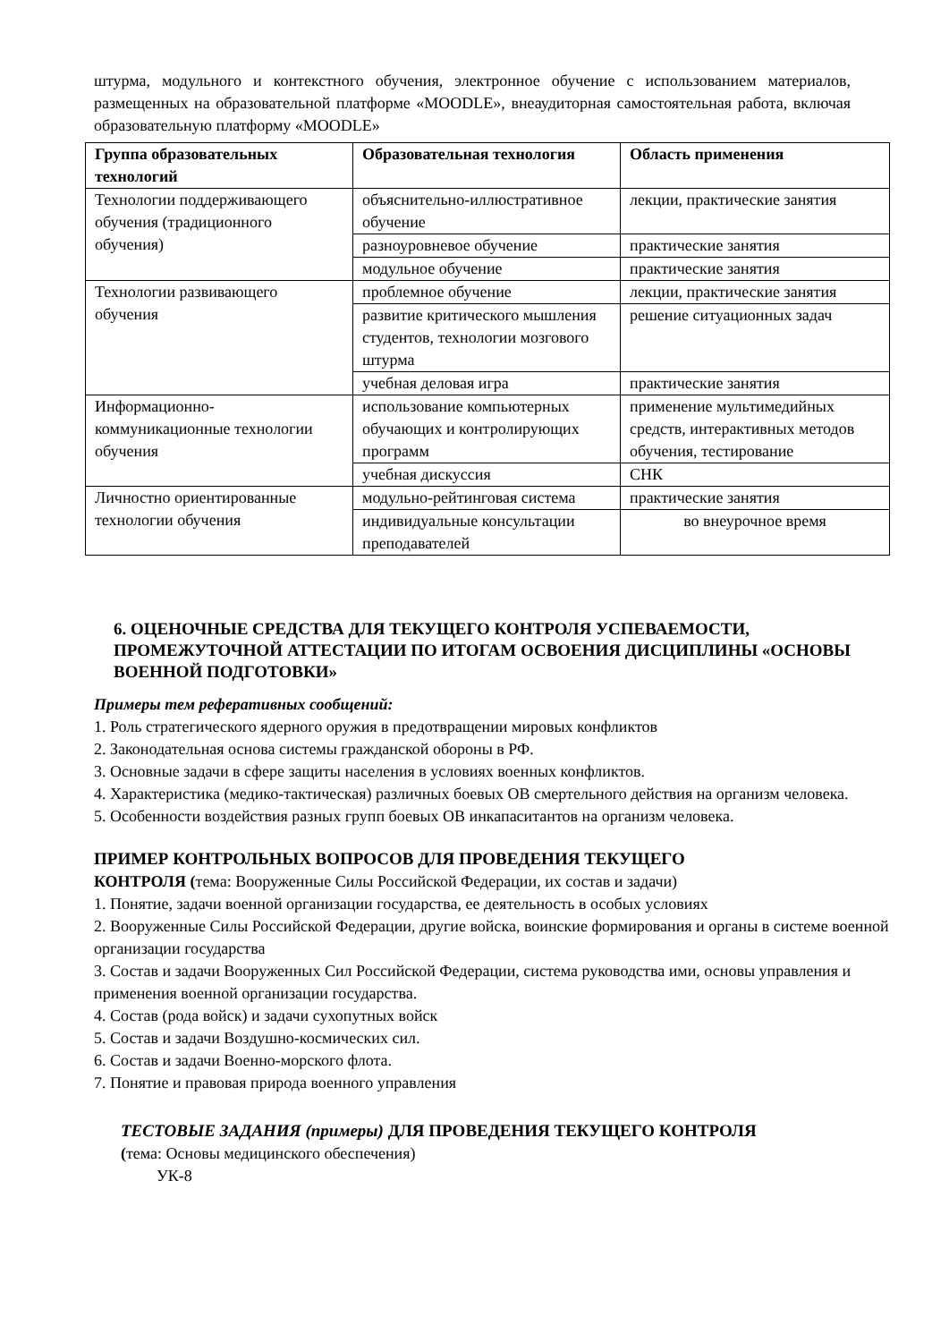штурма, модульного и контекстного обучения, электронное обучение с использованием материалов, размещенных на образовательной платформе «MOODLE», внеаудиторная самостоятельная работа, включая образовательную платформу «MOODLE»
| Группа образовательных технологий | Образовательная технология | Область применения |
| --- | --- | --- |
| Технологии поддерживающего обучения (традиционного обучения) | объяснительно-иллюстративное обучение | лекции, практические занятия |
| | разноуровневое обучение | практические занятия |
| | модульное обучение | практические занятия |
| Технологии развивающего обучения | проблемное обучение | лекции, практические занятия |
| | развитие критического мышления студентов, технологии мозгового штурма | решение ситуационных задач |
| | учебная деловая игра | практические занятия |
| Информационно-коммуникационные технологии обучения | использование компьютерных обучающих и контролирующих программ | применение мультимедийных средств, интерактивных методов обучения, тестирование |
| | учебная дискуссия | СНК |
| Личностно ориентированные технологии обучения | модульно-рейтинговая система | практические занятия |
| | индивидуальные консультации преподавателей | во внеурочное время |
6. ОЦЕНОЧНЫЕ СРЕДСТВА ДЛЯ ТЕКУЩЕГО КОНТРОЛЯ УСПЕВАЕМОСТИ, ПРОМЕЖУТОЧНОЙ АТТЕСТАЦИИ ПО ИТОГАМ ОСВОЕНИЯ ДИСЦИПЛИНЫ «ОСНОВЫ ВОЕННОЙ ПОДГОТОВКИ»
Примеры тем реферативных сообщений:
1. Роль стратегического ядерного оружия в предотвращении мировых конфликтов
2. Законодательная основа системы гражданской обороны в РФ.
3. Основные задачи в сфере защиты населения в условиях военных конфликтов.
4. Характеристика (медико-тактическая) различных боевых ОВ смертельного действия на организм человека.
5. Особенности воздействия разных групп боевых ОВ инкапаситантов на организм человека.
ПРИМЕР КОНТРОЛЬНЫХ ВОПРОСОВ ДЛЯ ПРОВЕДЕНИЯ ТЕКУЩЕГО
КОНТРОЛЯ (тема: Вооруженные Силы Российской Федерации, их состав и задачи)
1. Понятие, задачи военной организации государства, ее деятельность в особых условиях
2. Вооруженные Силы Российской Федерации, другие войска, воинские формирования и органы в системе военной организации государства
3. Состав и задачи Вооруженных Сил Российской Федерации, система руководства ими, основы управления и применения военной организации государства.
4. Состав (рода войск) и задачи сухопутных войск
5. Состав и задачи Воздушно-космических сил.
6. Состав и задачи Военно-морского флота.
7. Понятие и правовая природа военного управления
ТЕСТОВЫЕ ЗАДАНИЯ (примеры) ДЛЯ ПРОВЕДЕНИЯ ТЕКУЩЕГО КОНТРОЛЯ
(тема: Основы медицинского обеспечения)
УК-8